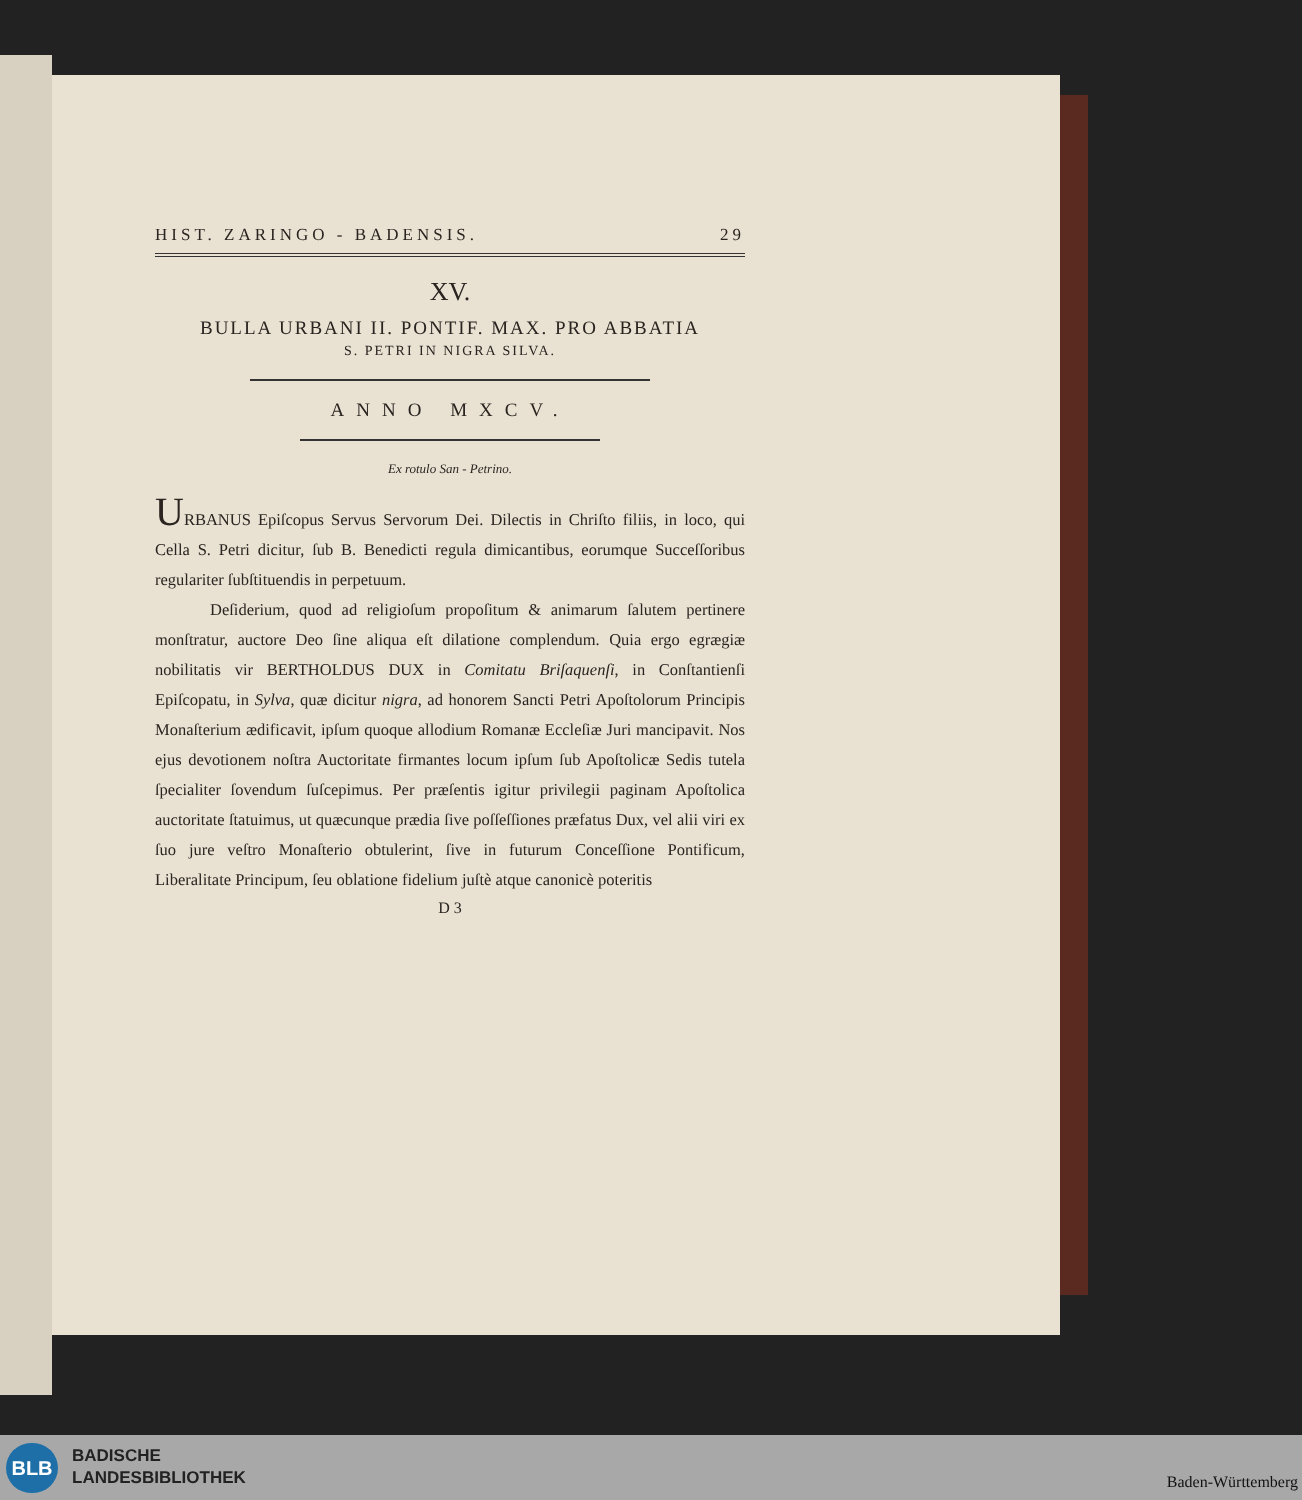HIST. ZARINGO - BADENSIS. 29
XV.
BULLA URBANI II. PONTIF. MAX. PRO ABBATIA
S. PETRI IN NIGRA SILVA.
ANNO MXCV.
Ex rotulo San - Petrino.
URBANUS Epiſcopus Servus Servorum Dei. Dilectis in Chriſto filiis, in loco, qui Cella S. Petri dicitur, ſub B. Benedicti regula dimicantibus, eorumque Succeſſoribus regulariter ſubſtituendis in perpetuum.
Deſiderium, quod ad religioſum propoſitum & animarum ſalutem pertinere monſtratur, auctore Deo ſine aliqua eſt dilatione complendum. Quia ergo egrægiæ nobilitatis vir BERTHOLDUS DUX in Comitatu Briſaquenſi, in Conſtantienſi Epiſcopatu, in Sylva, quæ dicitur nigra, ad honorem Sancti Petri Apoſtolorum Principis Monaſterium ædificavit, ipſum quoque allodium Romanæ Eccleſiæ Juri mancipavit. Nos ejus devotionem noſtra Auctoritate firmantes locum ipſum ſub Apoſtolicæ Sedis tutela ſpecialiter ſovendum ſuſcepimus. Per præſentis igitur privilegii paginam Apoſtolica auctoritate ſtatuimus, ut quæcunque prædia ſive poſſeſſiones præfatus Dux, vel alii viri ex ſuo jure veſtro Monaſterio obtulerint, ſive in futurum Conceſſione Pontificum, Liberalitate Principum, ſeu oblatione fidelium juſtè atque canonicè poteritis
D 3
BLB
BADISCHE
LANDESBIBLIOTHEK
Baden-Württemberg